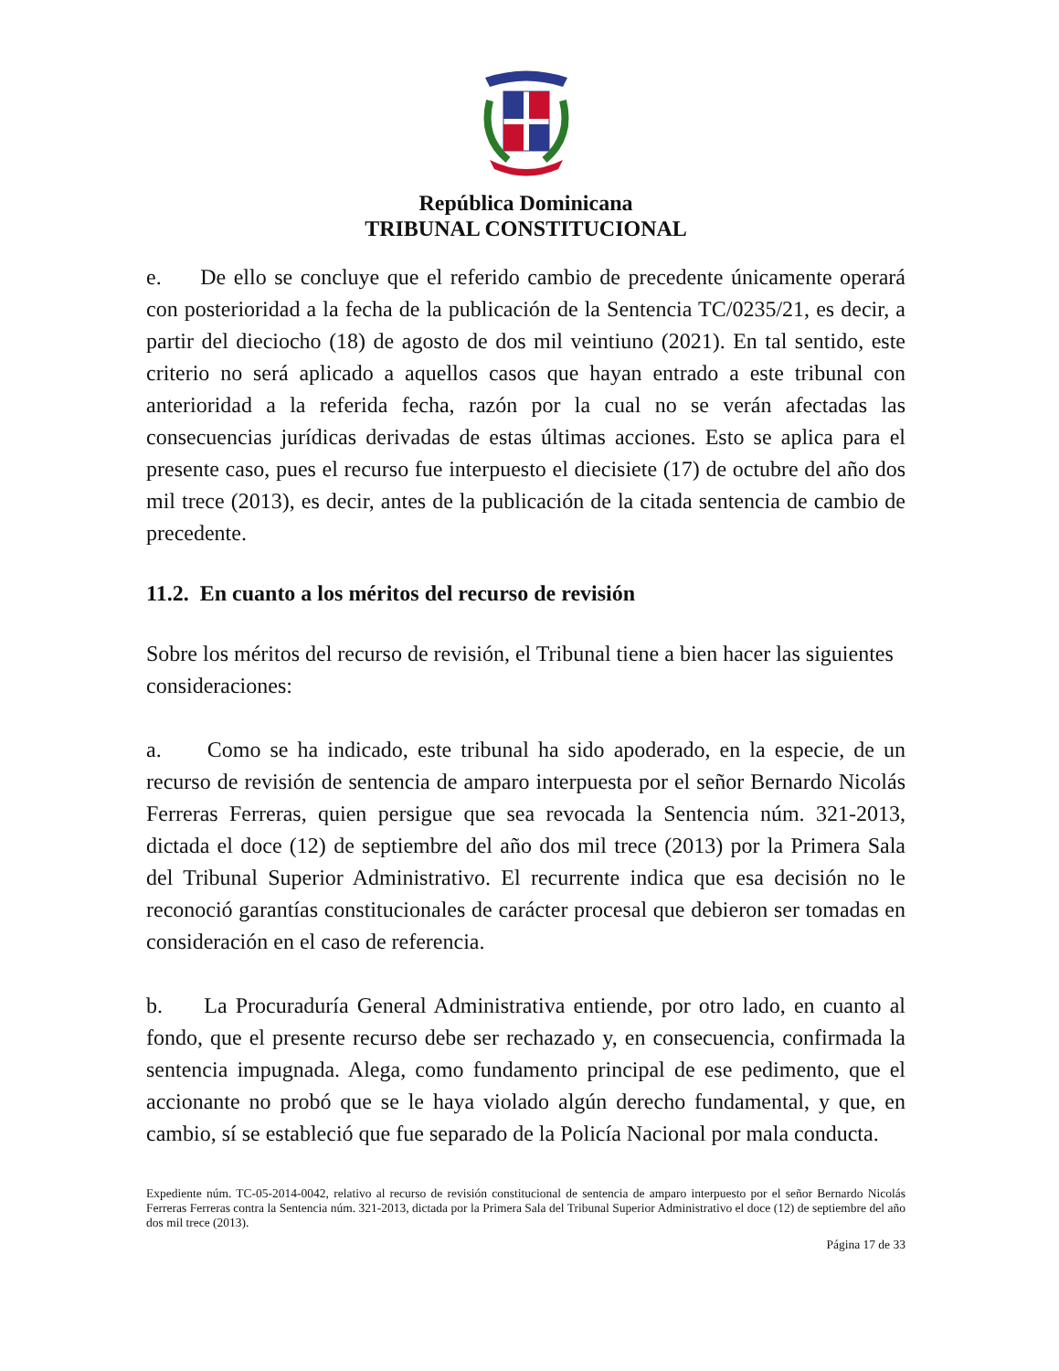República Dominicana
TRIBUNAL CONSTITUCIONAL
e. De ello se concluye que el referido cambio de precedente únicamente operará con posterioridad a la fecha de la publicación de la Sentencia TC/0235/21, es decir, a partir del dieciocho (18) de agosto de dos mil veintiuno (2021). En tal sentido, este criterio no será aplicado a aquellos casos que hayan entrado a este tribunal con anterioridad a la referida fecha, razón por la cual no se verán afectadas las consecuencias jurídicas derivadas de estas últimas acciones. Esto se aplica para el presente caso, pues el recurso fue interpuesto el diecisiete (17) de octubre del año dos mil trece (2013), es decir, antes de la publicación de la citada sentencia de cambio de precedente.
11.2. En cuanto a los méritos del recurso de revisión
Sobre los méritos del recurso de revisión, el Tribunal tiene a bien hacer las siguientes consideraciones:
a. Como se ha indicado, este tribunal ha sido apoderado, en la especie, de un recurso de revisión de sentencia de amparo interpuesta por el señor Bernardo Nicolás Ferreras Ferreras, quien persigue que sea revocada la Sentencia núm. 321-2013, dictada el doce (12) de septiembre del año dos mil trece (2013) por la Primera Sala del Tribunal Superior Administrativo. El recurrente indica que esa decisión no le reconoció garantías constitucionales de carácter procesal que debieron ser tomadas en consideración en el caso de referencia.
b. La Procuraduría General Administrativa entiende, por otro lado, en cuanto al fondo, que el presente recurso debe ser rechazado y, en consecuencia, confirmada la sentencia impugnada. Alega, como fundamento principal de ese pedimento, que el accionante no probó que se le haya violado algún derecho fundamental, y que, en cambio, sí se estableció que fue separado de la Policía Nacional por mala conducta.
Expediente núm. TC-05-2014-0042, relativo al recurso de revisión constitucional de sentencia de amparo interpuesto por el señor Bernardo Nicolás Ferreras Ferreras contra la Sentencia núm. 321-2013, dictada por la Primera Sala del Tribunal Superior Administrativo el doce (12) de septiembre del año dos mil trece (2013).
Página 17 de 33